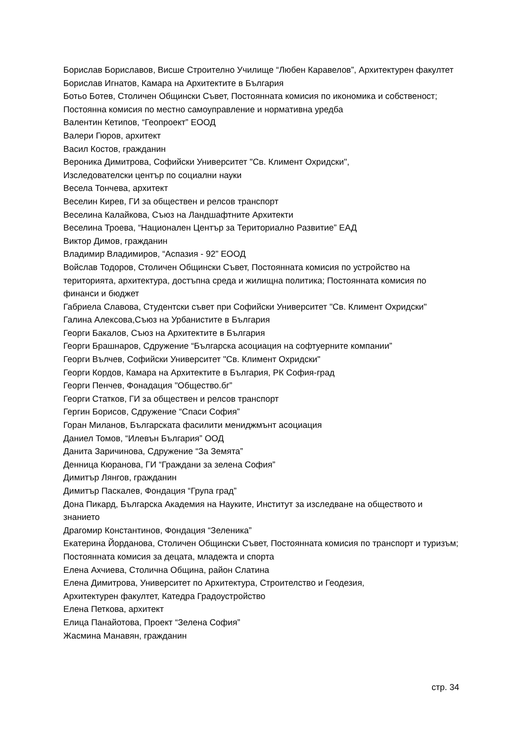Борислав Бориславов, Висше Строително Училище “Любен Каравелов”, Архитектурен факултет
Борислав Игнатов, Камара на Архитектите в България
Ботьо Ботев, Столичен Общински Съвет, Постоянната комисия по икономика и собственост; Постоянна комисия по местно самоуправление и нормативна уредба
Валентин Кетипов, “Геопроект” ЕООД
Валери Гюров, архитект
Васил Костов, гражданин
Вероника Димитрова, Софийски Университет "Св. Климент Охридски",
Изследователски център по социални науки
Весела Тончева, архитект
Веселин Кирев, ГИ за обществен и релсов транспорт
Веселина Калайкова, Съюз на Ландшафтните Архитекти
Веселина Троева, “Национален Център за Териториално Развитие” ЕАД
Виктор Димов, гражданин
Владимир Владимиров, “Аспазия - 92” ЕООД
Войслав Тодоров, Столичен Общински Съвет, Постоянната комисия по устройство на територията, архитектура, достъпна среда и жилищна политика; Постоянната комисия по финанси и бюджет
Габриела Славова, Студентски съвет при Софийски Университет "Св. Климент Охридски"
Галина Алексова,Съюз на Урбанистите в България
Георги Бакалов, Съюз на Архитектите в България
Георги Брашнаров, Сдружение “Българска асоциация на софтуерните компании”
Георги Вълчев, Софийски Университет "Св. Климент Охридски"
Георги Кордов, Камара на Архитектите в България, РК София-град
Георги Пенчев, Фонадация "Общество.бг”
Георги Статков, ГИ за обществен и релсов транспорт
Гергин Борисов, Сдружение “Спаси София”
Горан Миланов, Българската фасилити мениджмънт асоциация
Даниел Томов, “Илевън България” ООД
Данита Заричинова, Сдружение “За Земята”
Денница Кюранова, ГИ “Граждани за зелена София”
Димитър Лянгов, гражданин
Димитър Паскалев, Фондация “Група град”
Дона Пикард, Българска Академия на Науките, Институт за изследване на обществото и знанието
Драгомир Константинов, Фондация “Зеленика”
Екатерина Йорданова, Столичен Общински Съвет, Постоянната комисия по транспорт и туризъм; Постоянната комисия за децата, младежта и спорта
Елена Ахчиева, Столична Община, район Слатина
Елена Димитрова, Университет по Архитектура, Строителство и Геодезия,
Архитектурен факултет, Катедра Градоустройство
Елена Петкова, архитект
Елица Панайотова, Проект “Зелена София”
Жасмина Манавян, гражданин
стр. 34